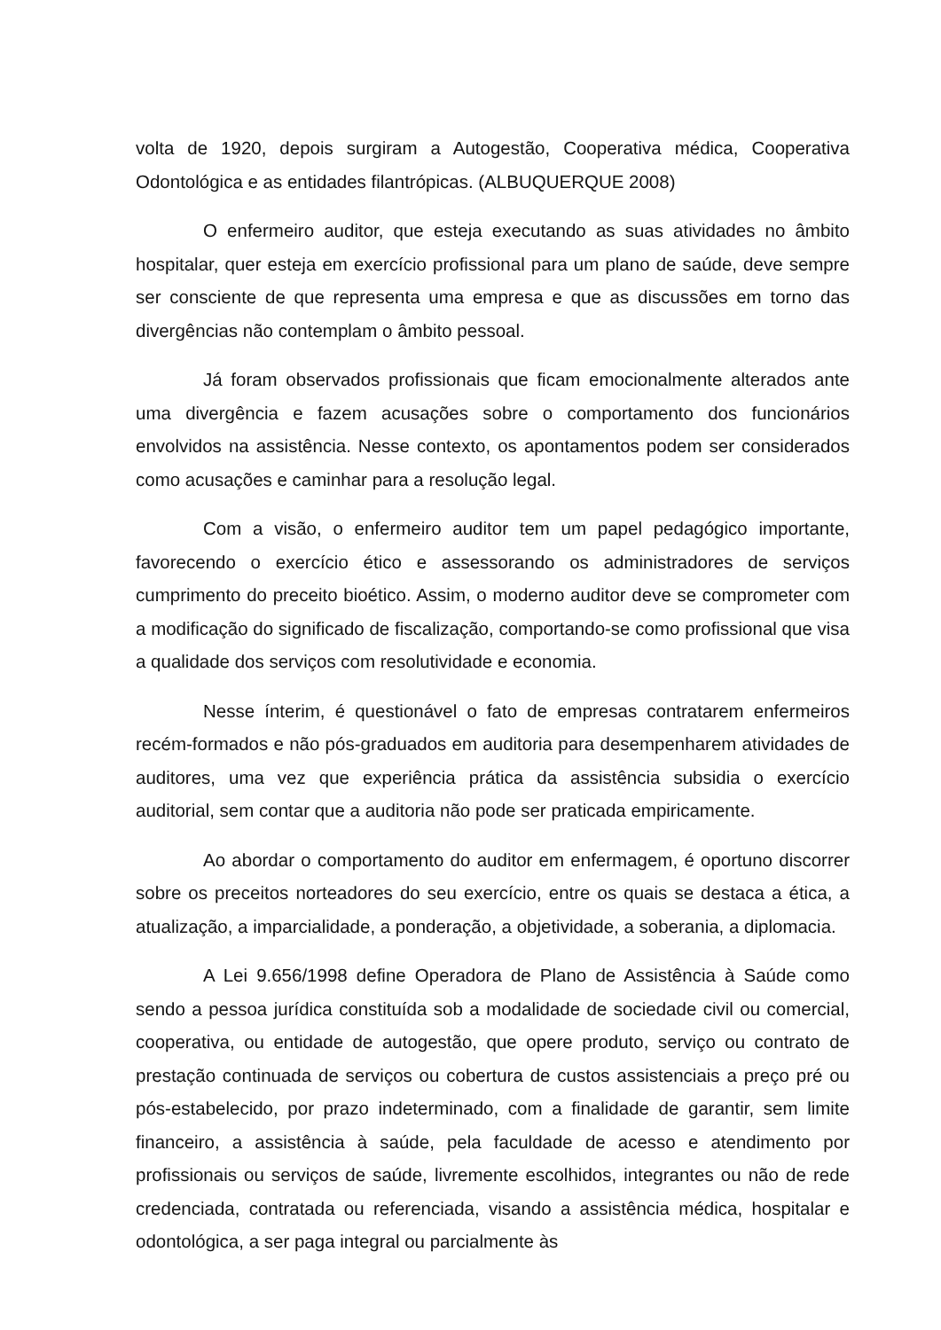volta de 1920, depois surgiram a Autogestão, Cooperativa médica, Cooperativa Odontológica e as entidades filantrópicas. (ALBUQUERQUE 2008)
O enfermeiro auditor, que esteja executando as suas atividades no âmbito hospitalar, quer esteja em exercício profissional para um plano de saúde, deve sempre ser consciente de que representa uma empresa e que as discussões em torno das divergências não contemplam o âmbito pessoal.
Já foram observados profissionais que ficam emocionalmente alterados ante uma divergência e fazem acusações sobre o comportamento dos funcionários envolvidos na assistência. Nesse contexto, os apontamentos podem ser considerados como acusações e caminhar para a resolução legal.
Com a visão, o enfermeiro auditor tem um papel pedagógico importante, favorecendo o exercício ético e assessorando os administradores de serviços cumprimento do preceito bioético. Assim, o moderno auditor deve se comprometer com a modificação do significado de fiscalização, comportando-se como profissional que visa a qualidade dos serviços com resolutividade e economia.
Nesse ínterim, é questionável o fato de empresas contratarem enfermeiros recém-formados e não pós-graduados em auditoria para desempenharem atividades de auditores, uma vez que experiência prática da assistência subsidia o exercício auditorial, sem contar que a auditoria não pode ser praticada empiricamente.
Ao abordar o comportamento do auditor em enfermagem, é oportuno discorrer sobre os preceitos norteadores do seu exercício, entre os quais se destaca a ética, a atualização, a imparcialidade, a ponderação, a objetividade, a soberania, a diplomacia.
A Lei 9.656/1998 define Operadora de Plano de Assistência à Saúde como sendo a pessoa jurídica constituída sob a modalidade de sociedade civil ou comercial, cooperativa, ou entidade de autogestão, que opere produto, serviço ou contrato de prestação continuada de serviços ou cobertura de custos assistenciais a preço pré ou pós-estabelecido, por prazo indeterminado, com a finalidade de garantir, sem limite financeiro, a assistência à saúde, pela faculdade de acesso e atendimento por profissionais ou serviços de saúde, livremente escolhidos, integrantes ou não de rede credenciada, contratada ou referenciada, visando a assistência médica, hospitalar e odontológica, a ser paga integral ou parcialmente às